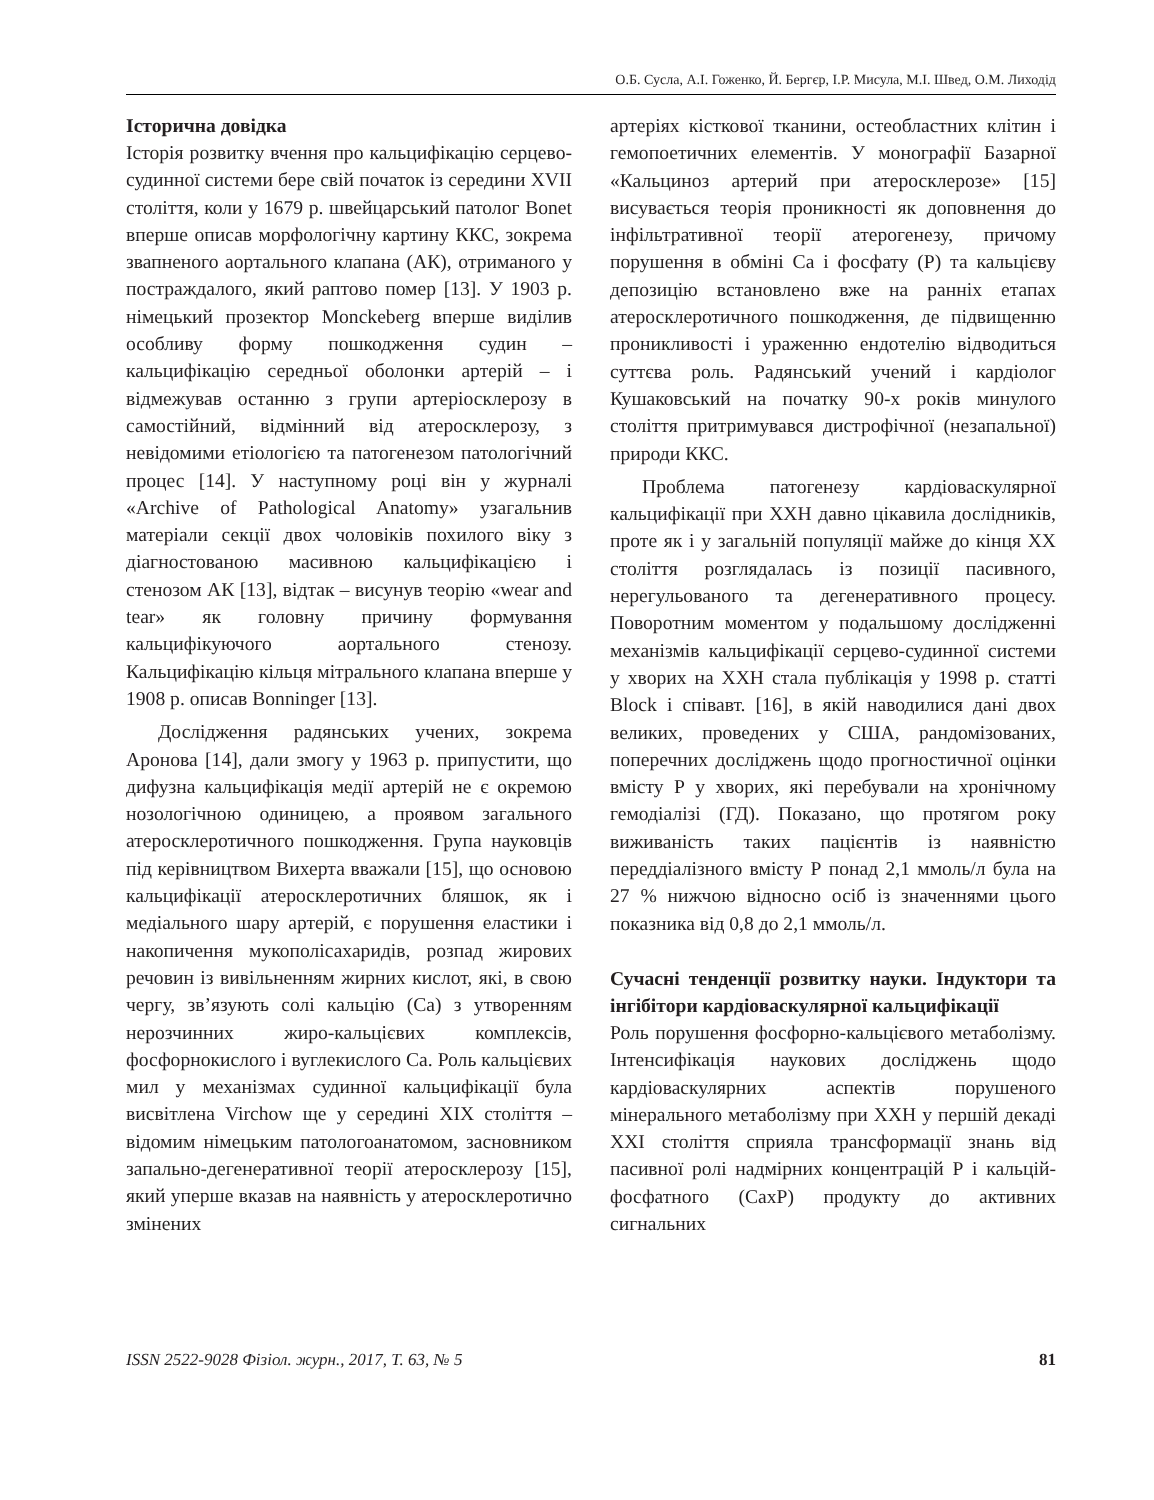О.Б. Сусла, А.І. Гоженко, Й. Бергєр, І.Р. Мисула, М.І. Швед, О.М. Лиходід
Історична довідка
Історія розвитку вчення про кальцифікацію серцево-судинної системи бере свій початок із середини XVII століття, коли у 1679 р. швейцарський патолог Bonet вперше описав морфологічну картину ККС, зокрема звапненого аортального клапана (АК), отриманого у постраждалого, який раптово помер [13]. У 1903 р. німецький прозектор Monckeberg вперше виділив особливу форму пошкодження судин – кальцифікацію середньої оболонки артерій – і відмежував останню з групи артеріосклерозу в самостійний, відмінний від атеросклерозу, з невідомими етіологією та патогенезом патологічний процес [14]. У наступному році він у журналі «Archive of Pathological Anatomy» узагальнив матеріали секції двох чоловіків похилого віку з діагностованою масивною кальцифікацією і стенозом АК [13], відтак – висунув теорію «wear and tear» як головну причину формування кальцифікуючого аортального стенозу. Кальцифікацію кільця мітрального клапана вперше у 1908 р. описав Bonninger [13].
Дослідження радянських учених, зокрема Аронова [14], дали змогу у 1963 р. припустити, що дифузна кальцифікація медії артерій не є окремою нозологічною одиницею, а проявом загального атеросклеротичного пошкодження. Група науковців під керівництвом Вихерта вважали [15], що основою кальцифікації атеросклеротичних бляшок, як і медіального шару артерій, є порушення еластики і накопичення мукополісахаридів, розпад жирових речовин із вивільненням жирних кислот, які, в свою чергу, зв’язують солі кальцію (Са) з утворенням нерозчинних жиро-кальцієвих комплексів, фосфорнокислого і вуглекислого Са. Роль кальцієвих мил у механізмах судинної кальцифікації була висвітлена Virchow ще у середині XIX століття – відомим німецьким патологоанатомом, засновником запально-дегенеративної теорії атеросклерозу [15], який уперше вказав на наявність у атеросклеротично змінених
артеріях кісткової тканини, остеобластних клітин і гемопоетичних елементів. У монографії Базарної «Кальциноз артерий при атеросклерозе» [15] висувається теорія проникності як доповнення до інфільтративної теорії атерогенезу, причому порушення в обміні Са і фосфату (Р) та кальцієву депозицію встановлено вже на ранніх етапах атеросклеротичного пошкодження, де підвищенню проникливості і ураженню ендотелію відводиться суттєва роль. Радянський учений і кардіолог Кушаковський на початку 90-х років минулого століття притримувався дистрофічної (незапальної) природи ККС.
Проблема патогенезу кардіоваскулярної кальцифікації при ХХН давно цікавила дослідників, проте як і у загальній популяції майже до кінця XX століття розглядалась із позиції пасивного, нерегульованого та дегенеративного процесу. Поворотним моментом у подальшому дослідженні механізмів кальцифікації серцево-судинної системи у хворих на ХХН стала публікація у 1998 р. статті Block і співавт. [16], в якій наводилися дані двох великих, проведених у США, рандомізованих, поперечних досліджень щодо прогностичної оцінки вмісту Р у хворих, які перебували на хронічному гемодіалізі (ГД). Показано, що протягом року виживаність таких пацієнтів із наявністю переддіалізного вмісту Р понад 2,1 ммоль/л була на 27 % нижчою відносно осіб із значеннями цього показника від 0,8 до 2,1 ммоль/л.
Сучасні тенденції розвитку науки. Індуктори та інгібітори кардіоваскулярної кальцифікації
Роль порушення фосфорно-кальцієвого метаболізму. Інтенсифікація наукових досліджень щодо кардіоваскулярних аспектів порушеного мінерального метаболізму при ХХН у першій декаді XXI століття сприяла трансформації знань від пасивної ролі надмірних концентрацій Р і кальцій-фосфатного (СахР) продукту до активних сигнальних
ISSN 2522-9028 Фізіол. журн., 2017, Т. 63, № 5 81